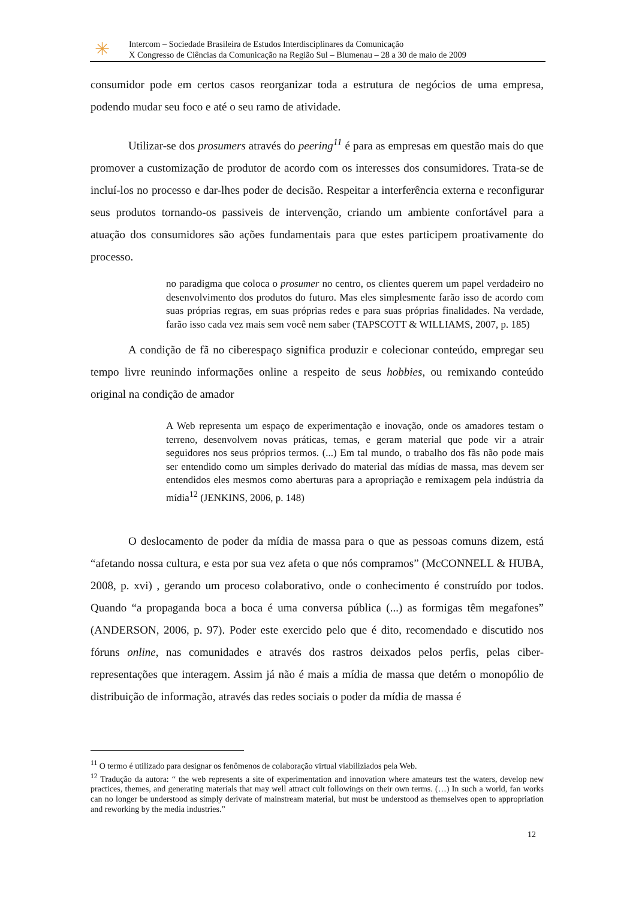✳
Intercom – Sociedade Brasileira de Estudos Interdisciplinares da Comunicação
X Congresso de Ciências da Comunicação na Região Sul – Blumenau – 28 a 30 de maio de 2009
consumidor pode em certos casos reorganizar toda a estrutura de negócios de uma empresa, podendo mudar seu foco e até o seu ramo de atividade.
Utilizar-se dos prosumers através do peering<sup>11</sup> é para as empresas em questão mais do que promover a customização de produtor de acordo com os interesses dos consumidores. Trata-se de incluí-los no processo e dar-lhes poder de decisão. Respeitar a interferência externa e reconfigurar seus produtos tornando-os passiveis de intervenção, criando um ambiente confortável para a atuação dos consumidores são ações fundamentais para que estes participem proativamente do processo.
no paradigma que coloca o prosumer no centro, os clientes querem um papel verdadeiro no desenvolvimento dos produtos do futuro. Mas eles simplesmente farão isso de acordo com suas próprias regras, em suas próprias redes e para suas próprias finalidades. Na verdade, farão isso cada vez mais sem você nem saber (TAPSCOTT & WILLIAMS, 2007, p. 185)
A condição de fã no ciberespaço significa produzir e colecionar conteúdo, empregar seu tempo livre reunindo informações online a respeito de seus hobbies, ou remixando conteúdo original na condição de amador
A Web representa um espaço de experimentação e inovação, onde os amadores testam o terreno, desenvolvem novas práticas, temas, e geram material que pode vir a atrair seguidores nos seus próprios termos. (...) Em tal mundo, o trabalho dos fãs não pode mais ser entendido como um simples derivado do material das mídias de massa, mas devem ser entendidos eles mesmos como aberturas para a apropriação e remixagem pela indústria da mídia<sup>12</sup> (JENKINS, 2006, p. 148)
O deslocamento de poder da mídia de massa para o que as pessoas comuns dizem, está “afetando nossa cultura, e esta por sua vez afeta o que nós compramos” (McCONNELL & HUBA, 2008, p. xvi) , gerando um proceso colaborativo, onde o conhecimento é construído por todos. Quando “a propaganda boca a boca é uma conversa pública (...) as formigas têm megafones” (ANDERSON, 2006, p. 97). Poder este exercido pelo que é dito, recomendado e discutido nos fóruns online, nas comunidades e através dos rastros deixados pelos perfis, pelas ciber-representações que interagem. Assim já não é mais a mídia de massa que detém o monopólio de distribuição de informação, através das redes sociais o poder da mídia de massa é
<sup>11</sup> O termo é utilizado para designar os fenômenos de colaboração virtual viabiliziados pela Web.
<sup>12</sup> Tradução da autora: “ the web represents a site of experimentation and innovation where amateurs test the waters, develop new practices, themes, and generating materials that may well attract cult followings on their own terms. (…) In such a world, fan works can no longer be understood as simply derivate of mainstream material, but must be understood as themselves open to appropriation and reworking by the media industries.”
12